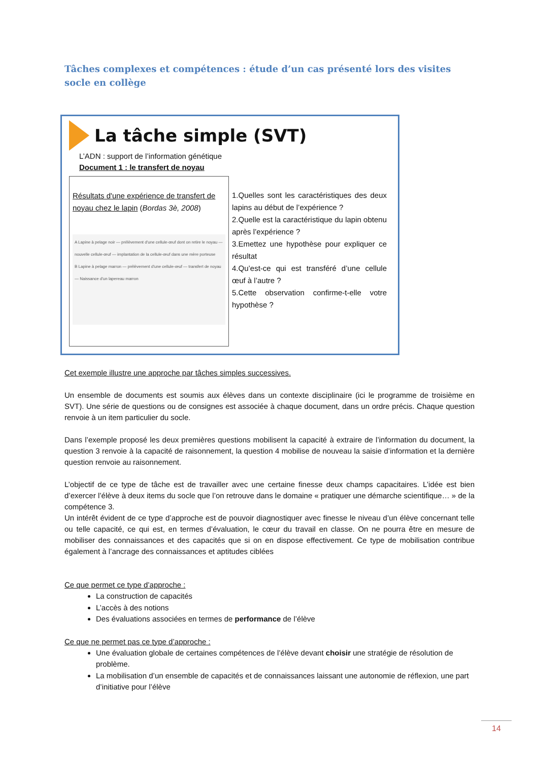Tâches complexes et compétences : étude d’un cas présenté lors des visites socle en collège
La tâche simple (SVT)
L’ADN : support de l’information génétique
Document 1 : le transfert de noyau
Résultats d'une expérience de transfert de noyau chez le lapin (Bordas 3è, 2008)
A Lapine à pelage noir — prélèvement d'une cellule-œuf dont on retire le noyau — nouvelle cellule-œuf — implantation de la cellule-œuf dans une mère porteuse
B Lapine à pelage marron — prélèvement d'une cellule-œuf — transfert de noyau — Naissance d'un lapereau marron
1.Quelles sont les caractéristiques des deux lapins au début de l’expérience ?
2.Quelle est la caractéristique du lapin obtenu après l’expérience ?
3.Emettez une hypothèse pour expliquer ce résultat
4.Qu’est-ce qui est transféré d’une cellule œuf à l’autre ?
5.Cette observation confirme-t-elle votre hypothèse ?
Cet exemple illustre une approche par tâches simples successives.
Un ensemble de documents est soumis aux élèves dans un contexte disciplinaire (ici le programme de troisième en SVT). Une série de questions ou de consignes est associée à chaque document, dans un ordre précis. Chaque question renvoie à un item particulier du socle.
Dans l’exemple proposé les deux premières questions mobilisent la capacité à extraire de l’information du document, la question 3 renvoie à la capacité de raisonnement, la question 4 mobilise de nouveau la saisie d’information et la dernière question renvoie au raisonnement.
L’objectif de ce type de tâche est de travailler avec une certaine finesse deux champs capacitaires. L’idée est bien d’exercer l’élève à deux items du socle que l’on retrouve dans le domaine « pratiquer une démarche scientifique… » de la compétence 3.
Un intérêt évident de ce type d’approche est de pouvoir diagnostiquer avec finesse le niveau d’un élève concernant telle ou telle capacité, ce qui est, en termes d’évaluation, le cœur du travail en classe. On ne pourra être en mesure de mobiliser des connaissances et des capacités que si on en dispose effectivement. Ce type de mobilisation contribue également à l’ancrage des connaissances et aptitudes ciblées
Ce que permet ce type d’approche :
La construction de capacités
L’accès à des notions
Des évaluations associées en termes de performance de l’élève
Ce que ne permet pas ce type d’approche :
Une évaluation globale de certaines compétences de l’élève devant choisir une stratégie de résolution de problème.
La mobilisation d’un ensemble de capacités et de connaissances laissant une autonomie de réflexion, une part d’initiative pour l’élève
14